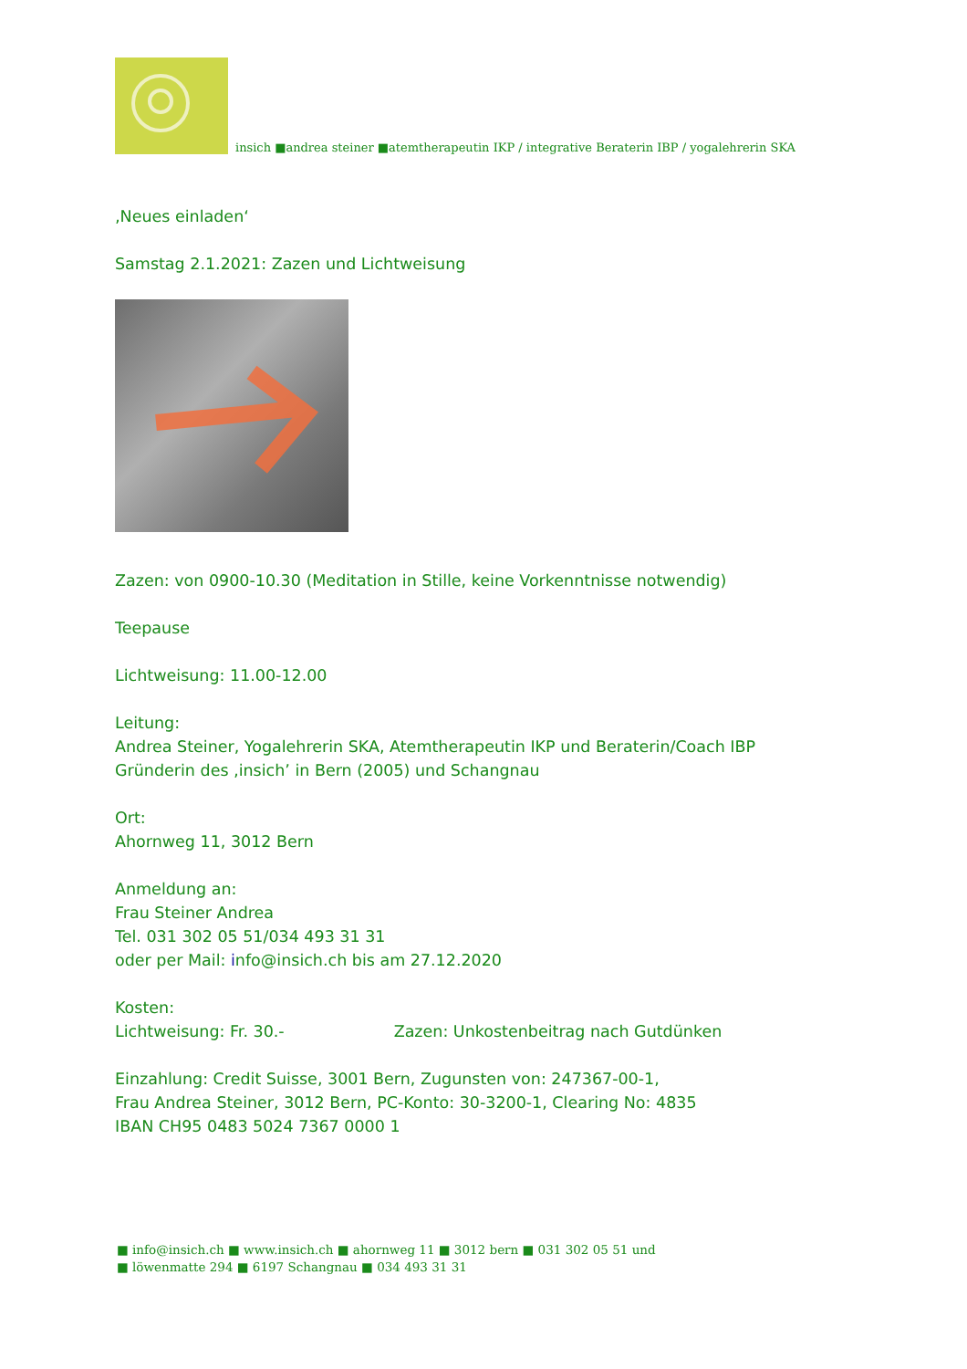insich ■andrea steiner ■atemtherapeutin IKP / integrative Beraterin IBP / yogalehrerin SKA
‚Neues einladen‘
Samstag 2.1.2021: Zazen und Lichtweisung
Zazen: von 0900-10.30 (Meditation in Stille, keine Vorkenntnisse notwendig)
Teepause
Lichtweisung: 11.00-12.00
Leitung:
Andrea Steiner, Yogalehrerin SKA, Atemtherapeutin IKP und Beraterin/Coach IBP
Gründerin des ‚insich’ in Bern (2005) und Schangnau
Ort:
Ahornweg 11, 3012 Bern
Anmeldung an:
Frau Steiner Andrea
Tel. 031 302 05 51/034 493 31 31
oder per Mail: info@insich.ch bis am 27.12.2020
Kosten:
Lichtweisung: Fr. 30.- Zazen: Unkostenbeitrag nach Gutdünken
Einzahlung: Credit Suisse, 3001 Bern, Zugunsten von: 247367-00-1,
Frau Andrea Steiner, 3012 Bern, PC-Konto: 30-3200-1, Clearing No: 4835
IBAN CH95 0483 5024 7367 0000 1
■ info@insich.ch ■ www.insich.ch ■ ahornweg 11 ■ 3012 bern ■ 031 302 05 51 und
■ löwenmatte 294 ■ 6197 Schangnau ■ 034 493 31 31